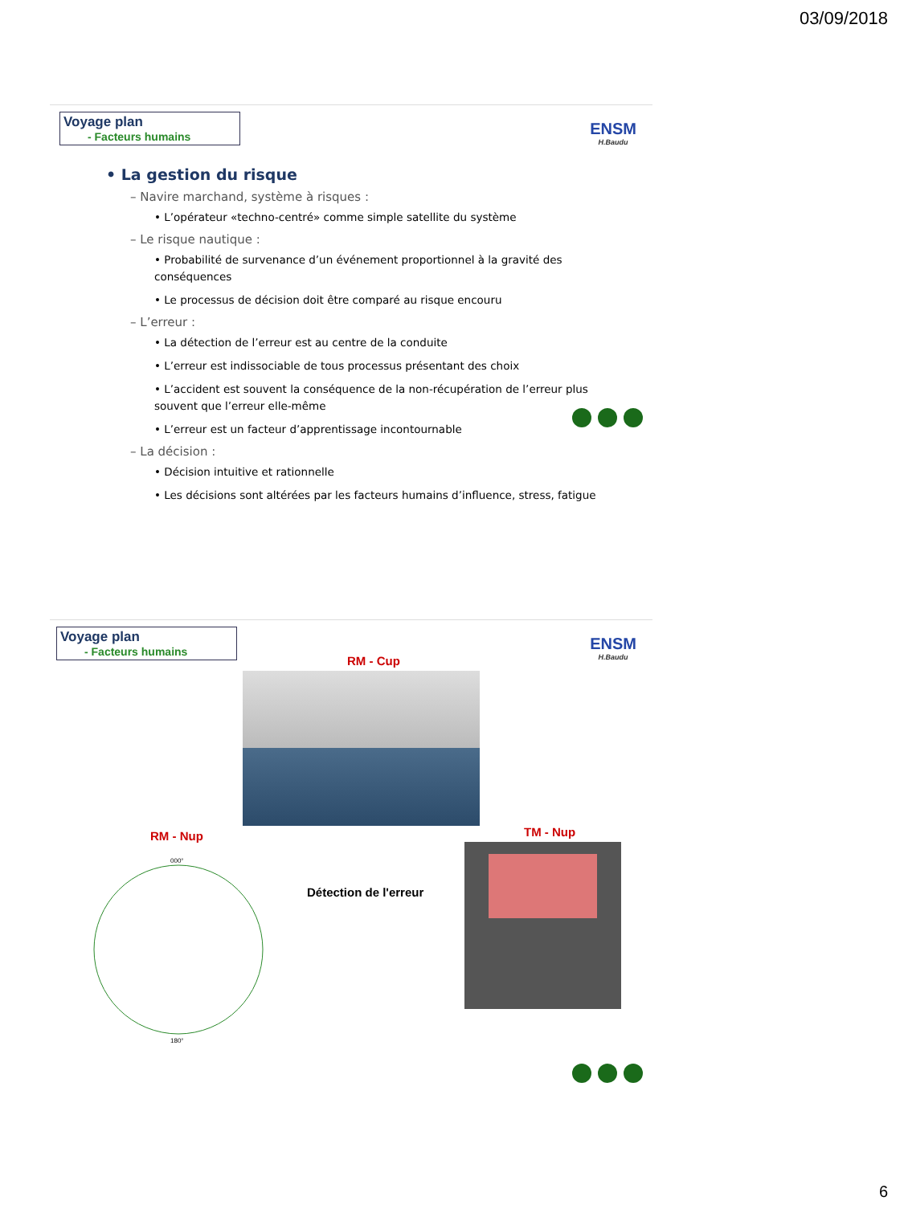03/09/2018
Voyage plan
- Facteurs humains
ENSM
H.Baudu
• La gestion du risque
– Navire marchand, système à risques :
• L’opérateur «techno-centré» comme simple satellite du système
– Le risque nautique :
• Probabilité de survenance d’un événement proportionnel à la gravité des conséquences
• Le processus de décision doit être comparé au risque encouru
– L’erreur :
• La détection de l’erreur est au centre de la conduite
• L’erreur est indissociable de tous processus présentant des choix
• L’accident est souvent la conséquence de la non-récupération de l’erreur plus souvent que l’erreur elle-même
• L’erreur est un facteur d’apprentissage incontournable
– La décision :
• Décision intuitive et rationnelle
• Les décisions sont altérées par les facteurs humains d’influence, stress, fatigue
Voyage plan
- Facteurs humains
ENSM
H.Baudu
RM - Cup
RM - Nup TM - Nup
000°
180°
Détection de l'erreur
6